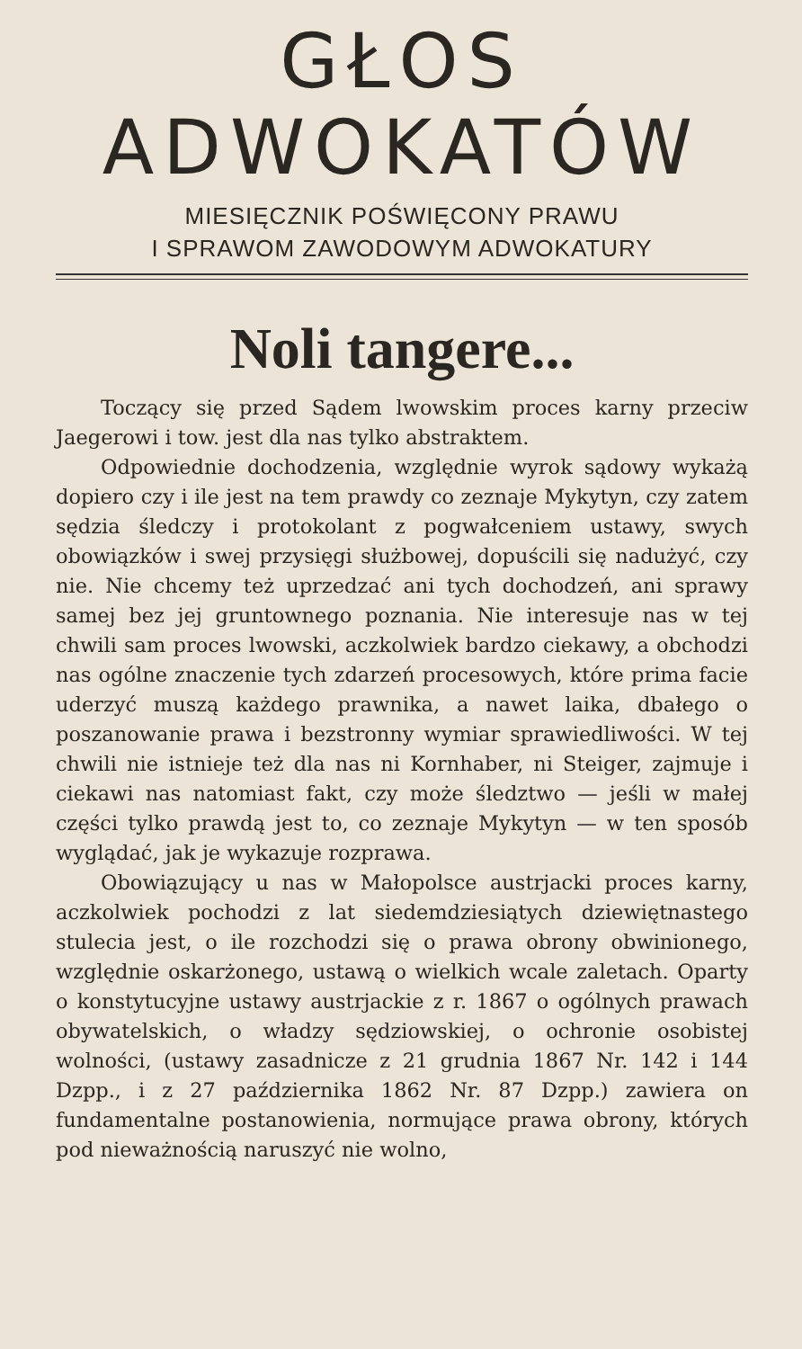GŁOS
ADWOKATÓW
MIESIĘCZNIK POŚWIĘCONY PRAWU
I SPRAWOM ZAWODOWYM ADWOKATURY
Noli tangere...
Toczący się przed Sądem lwowskim proces karny przeciw Jaegerowi i tow. jest dla nas tylko abstraktem.
Odpowiednie dochodzenia, względnie wyrok sądowy wykażą dopiero czy i ile jest na tem prawdy co zeznaje Mykytyn, czy zatem sędzia śledczy i protokolant z pogwałceniem ustawy, swych obowiązków i swej przysięgi służbowej, dopuścili się nadużyć, czy nie. Nie chcemy też uprzedzać ani tych dochodzeń, ani sprawy samej bez jej gruntownego poznania. Nie interesuje nas w tej chwili sam proces lwowski, aczkolwiek bardzo ciekawy, a obchodzi nas ogólne znaczenie tych zdarzeń procesowych, które prima facie uderzyć muszą każdego prawnika, a nawet laika, dbałego o poszanowanie prawa i bezstronny wymiar sprawiedliwości. W tej chwili nie istnieje też dla nas ni Kornhaber, ni Steiger, zajmuje i ciekawi nas natomiast fakt, czy może śledztwo — jeśli w małej części tylko prawdą jest to, co zeznaje Mykytyn — w ten sposób wyglądać, jak je wykazuje rozprawa.
Obowiązujący u nas w Małopolsce austrjacki proces karny, aczkolwiek pochodzi z lat siedemdziesiątych dziewiętnastego stulecia jest, o ile rozchodzi się o prawa obrony obwinionego, względnie oskarżonego, ustawą o wielkich wcale zaletach. Oparty o konstytucyjne ustawy austrjackie z r. 1867 o ogólnych prawach obywatelskich, o władzy sędziowskiej, o ochronie osobistej wolności, (ustawy zasadnicze z 21 grudnia 1867 Nr. 142 i 144 Dzpp., i z 27 października 1862 Nr. 87 Dzpp.) zawiera on fundamentalne postanowienia, normujące prawa obrony, których pod nieważnością naruszyć nie wolno,